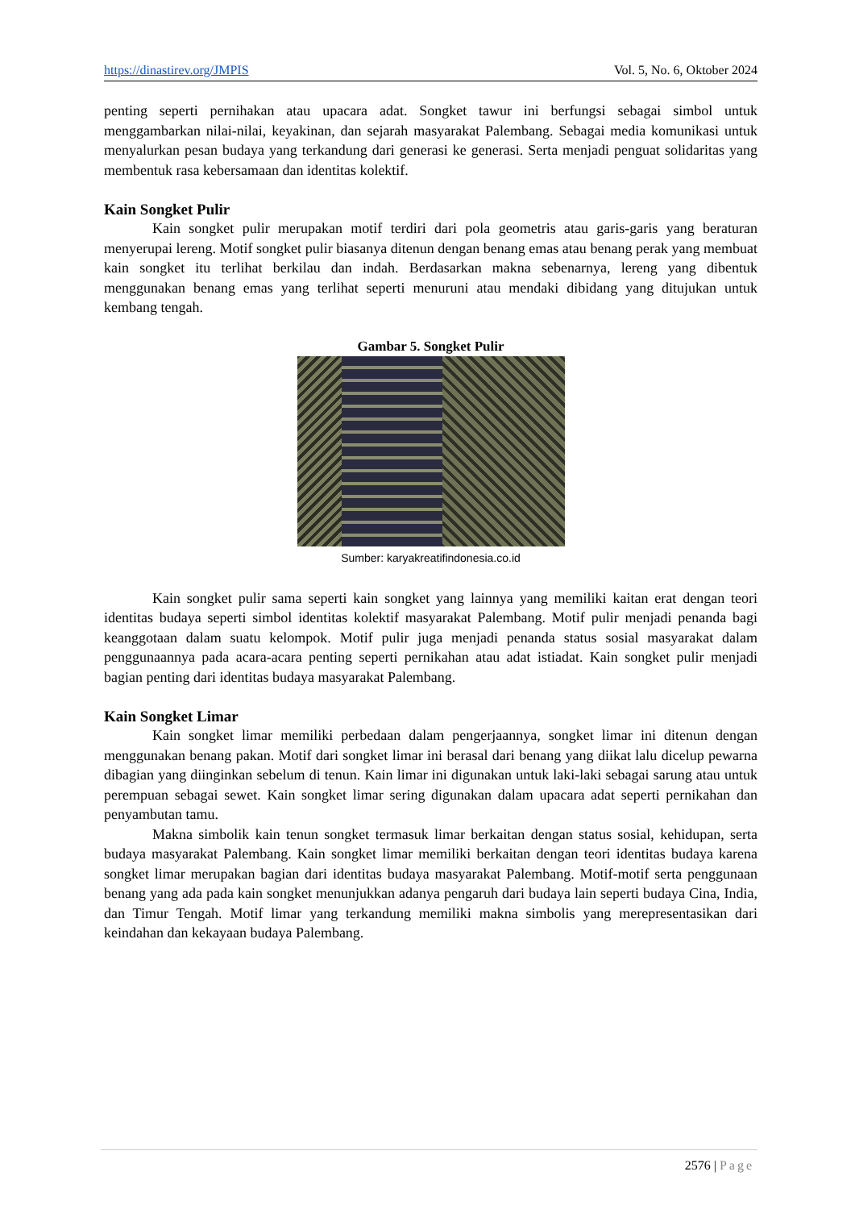https://dinastirev.org/JMPIS Vol. 5, No. 6, Oktober 2024
penting seperti pernihakan atau upacara adat. Songket tawur ini berfungsi sebagai simbol untuk menggambarkan nilai-nilai, keyakinan, dan sejarah masyarakat Palembang. Sebagai media komunikasi untuk menyalurkan pesan budaya yang terkandung dari generasi ke generasi. Serta menjadi penguat solidaritas yang membentuk rasa kebersamaan dan identitas kolektif.
Kain Songket Pulir
Kain songket pulir merupakan motif terdiri dari pola geometris atau garis-garis yang beraturan menyerupai lereng. Motif songket pulir biasanya ditenun dengan benang emas atau benang perak yang membuat kain songket itu terlihat berkilau dan indah. Berdasarkan makna sebenarnya, lereng yang dibentuk menggunakan benang emas yang terlihat seperti menuruni atau mendaki dibidang yang ditujukan untuk kembang tengah.
Gambar 5. Songket Pulir
Sumber: karyakreatifindonesia.co.id
Kain songket pulir sama seperti kain songket yang lainnya yang memiliki kaitan erat dengan teori identitas budaya seperti simbol identitas kolektif masyarakat Palembang. Motif pulir menjadi penanda bagi keanggotaan dalam suatu kelompok. Motif pulir juga menjadi penanda status sosial masyarakat dalam penggunaannya pada acara-acara penting seperti pernikahan atau adat istiadat. Kain songket pulir menjadi bagian penting dari identitas budaya masyarakat Palembang.
Kain Songket Limar
Kain songket limar memiliki perbedaan dalam pengerjaannya, songket limar ini ditenun dengan menggunakan benang pakan. Motif dari songket limar ini berasal dari benang yang diikat lalu dicelup pewarna dibagian yang diinginkan sebelum di tenun. Kain limar ini digunakan untuk laki-laki sebagai sarung atau untuk perempuan sebagai sewet. Kain songket limar sering digunakan dalam upacara adat seperti pernikahan dan penyambutan tamu.
Makna simbolik kain tenun songket termasuk limar berkaitan dengan status sosial, kehidupan, serta budaya masyarakat Palembang. Kain songket limar memiliki berkaitan dengan teori identitas budaya karena songket limar merupakan bagian dari identitas budaya masyarakat Palembang. Motif-motif serta penggunaan benang yang ada pada kain songket menunjukkan adanya pengaruh dari budaya lain seperti budaya Cina, India, dan Timur Tengah. Motif limar yang terkandung memiliki makna simbolis yang merepresentasikan dari keindahan dan kekayaan budaya Palembang.
2576 | Page